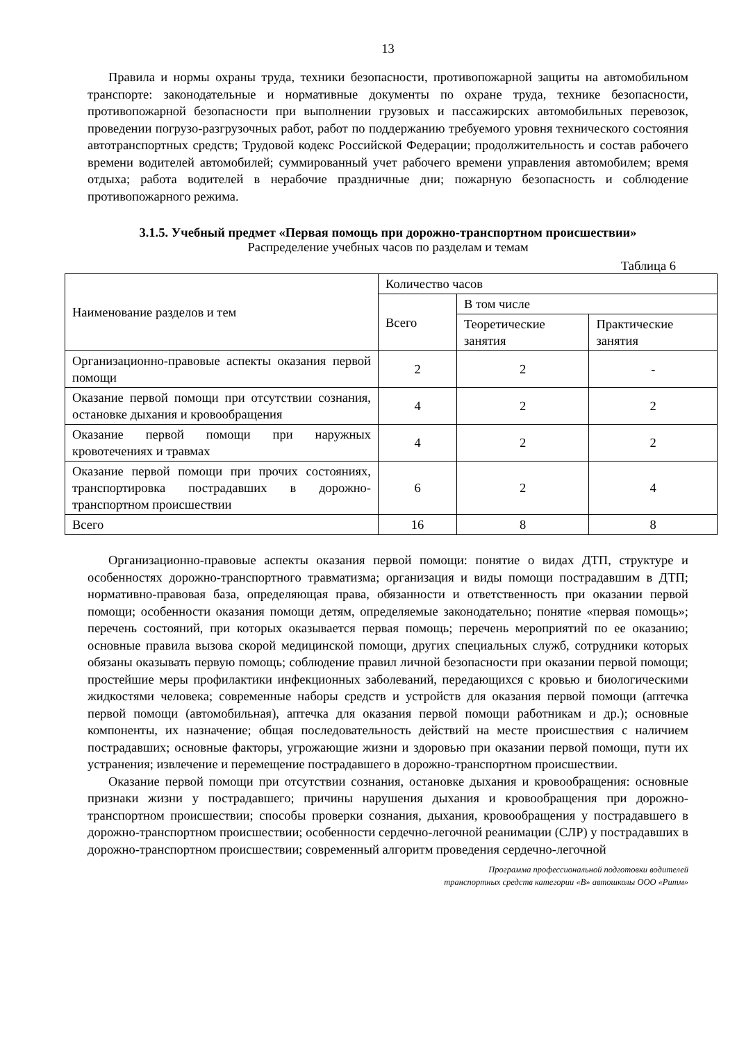13
Правила и нормы охраны труда, техники безопасности, противопожарной защиты на автомобильном транспорте: законодательные и нормативные документы по охране труда, технике безопасности, противопожарной безопасности при выполнении грузовых и пассажирских автомобильных перевозок, проведении погрузо-разгрузочных работ, работ по поддержанию требуемого уровня технического состояния автотранспортных средств; Трудовой кодекс Российской Федерации; продолжительность и состав рабочего времени водителей автомобилей; суммированный учет рабочего времени управления автомобилем; время отдыха; работа водителей в нерабочие праздничные дни; пожарную безопасность и соблюдение противопожарного режима.
3.1.5. Учебный предмет «Первая помощь при дорожно-транспортном происшествии»
Распределение учебных часов по разделам и темам
Таблица 6
| Наименование разделов и тем | Количество часов | | |
| | Всего | В том числе | |
| | | Теоретические занятия | Практические занятия |
| Организационно-правовые аспекты оказания первой помощи | 2 | 2 | - |
| Оказание первой помощи при отсутствии сознания, остановке дыхания и кровообращения | 4 | 2 | 2 |
| Оказание первой помощи при наружных кровотечениях и травмах | 4 | 2 | 2 |
| Оказание первой помощи при прочих состояниях, транспортировка пострадавших в дорожно-транспортном происшествии | 6 | 2 | 4 |
| Всего | 16 | 8 | 8 |
Организационно-правовые аспекты оказания первой помощи: понятие о видах ДТП, структуре и особенностях дорожно-транспортного травматизма; организация и виды помощи пострадавшим в ДТП; нормативно-правовая база, определяющая права, обязанности и ответственность при оказании первой помощи; особенности оказания помощи детям, определяемые законодательно; понятие «первая помощь»; перечень состояний, при которых оказывается первая помощь; перечень мероприятий по ее оказанию; основные правила вызова скорой медицинской помощи, других специальных служб, сотрудники которых обязаны оказывать первую помощь; соблюдение правил личной безопасности при оказании первой помощи; простейшие меры профилактики инфекционных заболеваний, передающихся с кровью и биологическими жидкостями человека; современные наборы средств и устройств для оказания первой помощи (аптечка первой помощи (автомобильная), аптечка для оказания первой помощи работникам и др.); основные компоненты, их назначение; общая последовательность действий на месте происшествия с наличием пострадавших; основные факторы, угрожающие жизни и здоровью при оказании первой помощи, пути их устранения; извлечение и перемещение пострадавшего в дорожно-транспортном происшествии.
Оказание первой помощи при отсутствии сознания, остановке дыхания и кровообращения: основные признаки жизни у пострадавшего; причины нарушения дыхания и кровообращения при дорожно-транспортном происшествии; способы проверки сознания, дыхания, кровообращения у пострадавшего в дорожно-транспортном происшествии; особенности сердечно-легочной реанимации (СЛР) у пострадавших в дорожно-транспортном происшествии; современный алгоритм проведения сердечно-легочной
Программа профессиональной подготовки водителей
транспортных средств категории «В» автошколы ООО «Ритм»